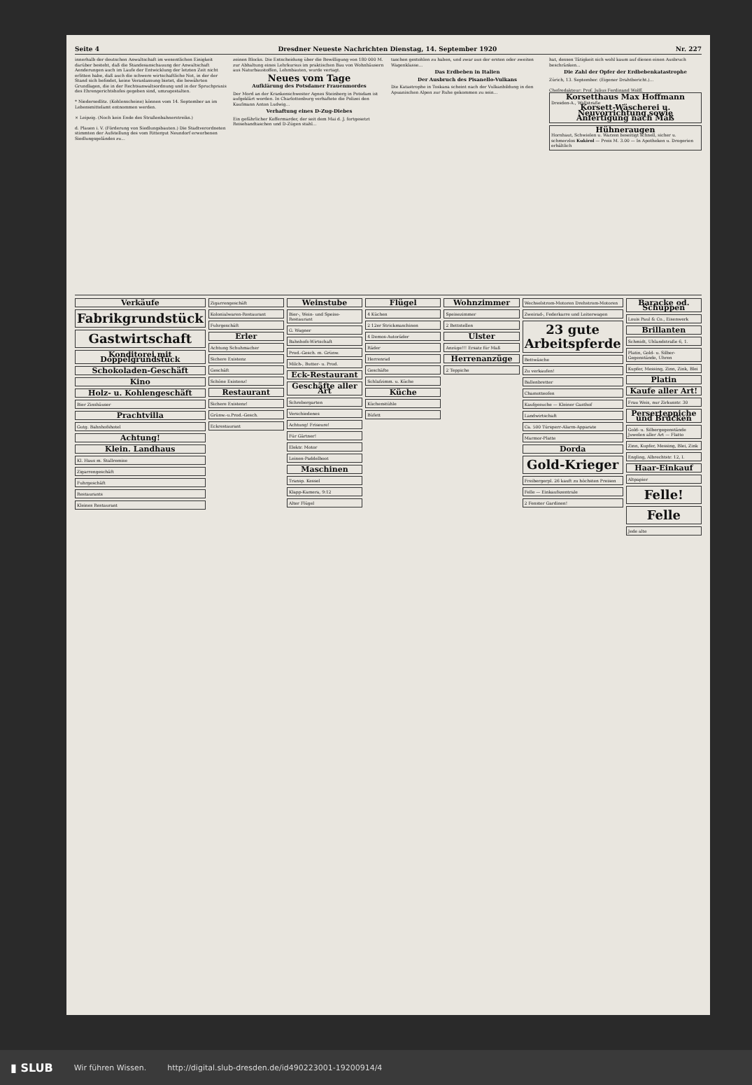Seite 4 Dresdner Neueste Nachrichten Dienstag, 14. September 1920 Nr. 227
innerhalb der deutschen Anwaltschaft im wesentlichen Einigkeit darüber besteht, daß die Standesanschauung der Anwaltschaft Aenderungen auch im Laufe der Entwicklung der letzten Zeit nicht erlitten habe, daß auch die schwere wirtschaftliche Not, in der der Stand sich befindet, keine Veranlassung bietet, die bewährten Grundlagen, die in der Rechtsanwaltsordnung und in der Spruchpraxis des Ehrengerichtshofes gegeben sind, umzugestalten.
* Niedersedlitz. (Kohlenscheine) können vom 14. September an im Lebensmittelamt entnommen werden.
× Leipzig. (Noch kein Ende des Straßenbahnerstreiks.)
d. Plauen i. V. (Förderung von Siedlungsbauten.) Die Stadtverordneten stimmten der Aufstellung des vom Rittergut Neundorf erworbenen Siedlungsgeländes zu...
zeinen Blocks. Die Entscheidung über die Bewilligung von 180 000 M. zur Abhaltung eines Lehrkursus im praktischen Bau von Wohnhäusern aus Naturbaustoffen, Lehmbauten, wurde vertagt.
Neues vom Tage
Aufklärung des Potsdamer Frauenmordes
Der Mord an der Krankenschwester Agnes Steinberg in Potsdam ist aufgeklärt worden. In Charlottenburg verhaftete die Polizei den Kaufmann Anton Ludwig...
Verhaftung eines D-Zug-Diebes
Ein gefährlicher Koffermarder, der seit dem Mai d. J. fortgesetzt Reisehandtaschen und D-Zügen stahl...
taschen gestohlen zu haben, und zwar aus der ersten oder zweiten Wagenklasse...
Das Erdbeben in Italien
Der Ausbruch des Pisanello-Vulkans
Die Katastrophe in Toskana scheint nach der Vulkanbildung in den Apuanischen Alpen zur Ruhe gekommen zu sein...
hat, dessen Tätigkeit sich wohl kaum auf diesen einen Ausbruch beschränken...
Die Zahl der Opfer der Erdbebenkatastrophe
Zürich, 13. September. (Eigener Drahtbericht.)...
Chefredakteur: Prof. Julius Ferdinand Wolff.
Korsetthaus Max Hoffmann
Dresden-A., Wallstraße
Korsett-Wäscherei u. Neuvorrichtung sowie Anfertigung nach Maß
Hühneraugen
Hornhaut, Schwielen u. Warzen beseitigt schnell, sicher u. schmerzlos Kukirol — Preis M. 3.00 — In Apotheken u. Drogerien erhältlich
Verkäufe
Fabrikgrundstück
Gastwirtschaft
Konditorei mit Doppelgrundstück
Schokoladen-Geschäft
Kino
Holz- u. Kohlengeschäft
Bier Zinshäuser
Prachtvilla
Gutg. Bahnhofshotel
Achtung!
Klein. Landhaus
Kl. Haus m. Stallremise
Zigarrengeschäft
Fuhrgeschäft
Restaurants
Kleines Restaurant
Zigarrengeschäft
Kolonialwaren-Restaurant
Fuhrgeschäft
Erler
Achtung Schuhmacher
Sichere Existenz
Geschäft
Schöne Existenz!
Restaurant
Sichere Existenz!
Grünw.-u.Prod.-Gesch.
Eckrestaurant
Weinstube
Bier-, Wein- und Speise-Restaurant
G. Wagner
Bahnhofs-Wirtschaft
Prod.-Gesch. m. Grünw.
Milch-, Butter- u. Prod.
Eck-Restaurant
Geschäfte aller Art
Schrebergarten
Verschiedenes
Achtung! Friseure!
Für Gärtner!
Elektr. Motor
Leinen-Paddelboot
Maschinen
Transp. Kessel
Klapp-Kamera, 9:12
Alter Flügel
Flügel
4 Küchen
2 12er Strickmaschinen
4 Demos-Autoräder
Räder
Herrenrad
Geschäfte
Schlafzimm. u. Küche
Küche
Küchenstühle
Büfett
Wohnzimmer
Speisezimmer
2 Bettstellen
Ulster
Anzüge!!! Ersatz für Maß
Herrenanzüge
2 Teppiche
Wechselstrom-Motoren Drehstrom-Motoren
Zweirad-, Federkarre und Leiterwagen
23 gute Arbeitspferde
Bettwäsche
Zu verkaufen!
Ballenbretter
Chamotteofen
Kaufgesuche — Kleiner Gasthof
Landwirtschaft
Ca. 500 Türsperr-Alarm-Apparate
Marmor-Platte
Dorda
Gold-Krieger
Freibergerpl. 26 kauft zu höchsten Preisen
Felle — Einkaufszentrale
2 Fenster Gardinen!
Baracke od. Schuppen
Louis Paul & Co., Eisenwerk
Brillanten
Schmidt, Uhlandstraße 6, 1.
Platin, Gold- u. Silber-Gegenstände, Uhren
Kupfer, Messing, Zinn, Zink, Blei
Platin
Kaufe aller Art!
Frau Weis, nur Zirkusstr. 30
Perserteppiche und Brücken
Gold- u. Silbergegenstände Juwelen aller Art — Flatto
Zinn, Kupfer, Messing, Blei, Zink
Engling, Albrechtstr. 12, I.
Haar-Einkauf
Altpapier
Felle!
Felle
Jede alte
▮ SLUB Wir führen Wissen. http://digital.slub-dresden.de/id490223001-19200914/4